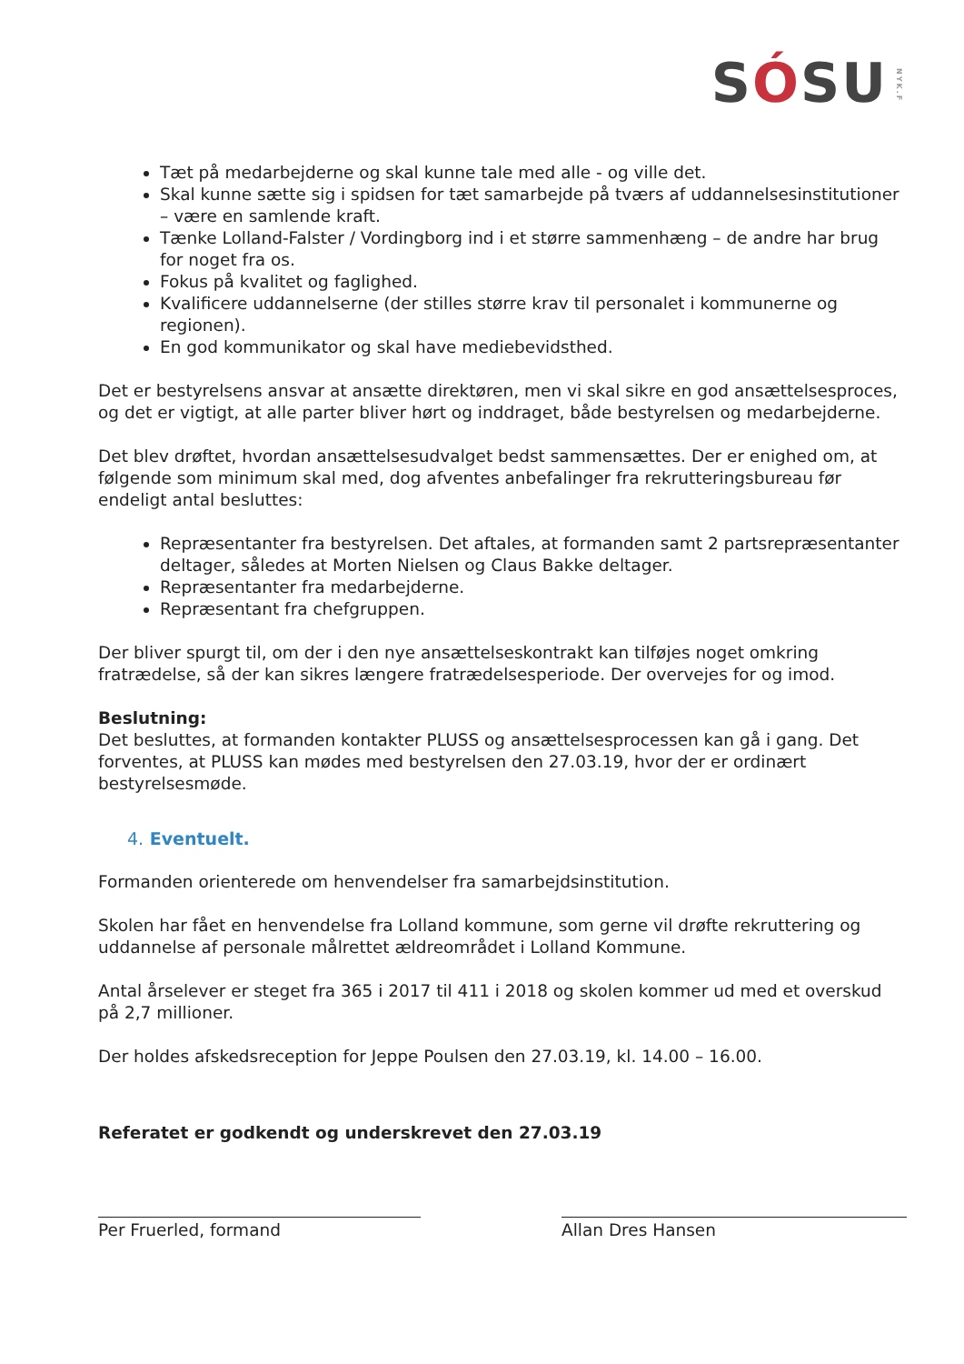SÓSUNYK.F
Tæt på medarbejderne og skal kunne tale med alle - og ville det.
Skal kunne sætte sig i spidsen for tæt samarbejde på tværs af uddannelsesinstitutioner – være en samlende kraft.
Tænke Lolland-Falster / Vordingborg ind i et større sammenhæng – de andre har brug for noget fra os.
Fokus på kvalitet og faglighed.
Kvalificere uddannelserne (der stilles større krav til personalet i kommunerne og regionen).
En god kommunikator og skal have mediebevidsthed.
Det er bestyrelsens ansvar at ansætte direktøren, men vi skal sikre en god ansættelsesproces, og det er vigtigt, at alle parter bliver hørt og inddraget, både bestyrelsen og medarbejderne.
Det blev drøftet, hvordan ansættelsesudvalget bedst sammensættes. Der er enighed om, at følgende som minimum skal med, dog afventes anbefalinger fra rekrutteringsbureau før endeligt antal besluttes:
Repræsentanter fra bestyrelsen. Det aftales, at formanden samt 2 partsrepræsentanter deltager, således at Morten Nielsen og Claus Bakke deltager.
Repræsentanter fra medarbejderne.
Repræsentant fra chefgruppen.
Der bliver spurgt til, om der i den nye ansættelseskontrakt kan tilføjes noget omkring fratrædelse, så der kan sikres længere fratrædelsesperiode. Der overvejes for og imod.
Beslutning:
Det besluttes, at formanden kontakter PLUSS og ansættelsesprocessen kan gå i gang. Det forventes, at PLUSS kan mødes med bestyrelsen den 27.03.19, hvor der er ordinært bestyrelsesmøde.
4. Eventuelt.
Formanden orienterede om henvendelser fra samarbejdsinstitution.
Skolen har fået en henvendelse fra Lolland kommune, som gerne vil drøfte rekruttering og uddannelse af personale målrettet ældreområdet i Lolland Kommune.
Antal årselever er steget fra 365 i 2017 til 411 i 2018 og skolen kommer ud med et overskud på 2,7 millioner.
Der holdes afskedsreception for Jeppe Poulsen den 27.03.19, kl. 14.00 – 16.00.
Referatet er godkendt og underskrevet den 27.03.19
Per Fruerled, formand Allan Dres Hansen